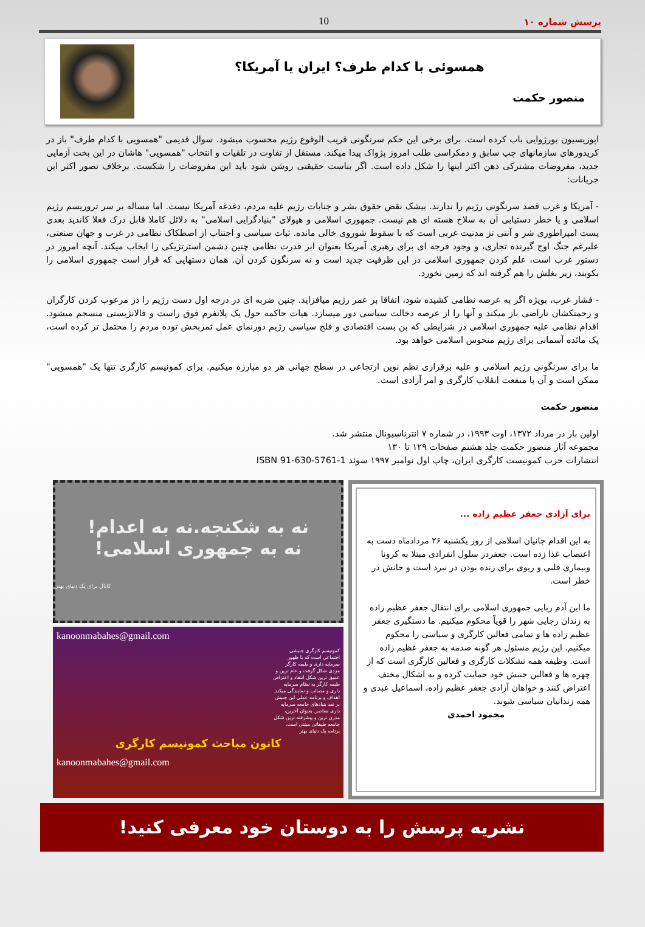پرسش شماره ۱۰ 10
همسوئی با کدام طرف؟ ایران یا آمریکا؟
منصور حکمت
اپوزیسیون بورژوایی باب کرده است. برای برخی این حکم سرنگونی قریب الوقوع رژیم محسوب میشود. سوال قدیمی "همسویی با کدام طرف" باز در کریدورهای سازمانهای چپ سابق و دمکراسی طلب امروز پژواک پیدا میکند. مستقل از تفاوت در تلقیات و انتخاب "همسویی" هاشان در این بخت آزمایی جدید، مفروضات مشترکی ذهن اکثر اینها را شکل داده است. اگر بناست حقیقتی روشن شود باید این مفروضات را شکست. برخلاف تصور اکثر این جریانات:
- آمریکا و غرب قصد سرنگونی رژیم را ندارند. بیشک نقض حقوق بشر و جنایات رژیم علیه مردم، دغدغه آمریکا نیست. اما مساله بر سر تروریسم رژیم اسلامی و یا خطر دستیابی آن به سلاح هسته ای هم نیست. جمهوری اسلامی و هیولای "بنیادگرایی اسلامی" به دلائل کاملا قابل درک فعلا کاندید بعدی پست امپراطوری شر و آنتی تز مدنیت غربی است که با سقوط شوروی خالی مانده. ثبات سیاسی و اجتناب از اصطکاک نظامی در غرب و جهان صنعتی، علیرغم جنگ اوج گیرنده تجاری، و وجود فرجه ای برای رهبری آمریکا بعنوان ابر قدرت نظامی چنین دشمن استرتژیکی را ایجاب میکند. آنچه امروز در دستور غرب است، علم کردن جمهوری اسلامی در این ظرفیت جدید است و نه سرنگون کردن آن. همان دستهایی که قرار است جمهوری اسلامی را بکوبند، زیر بغلش را هم گرفته اند که زمین نخورد.
- فشار غرب، بویژه اگر به عرصه نظامی کشیده شود، اتفاقا بر عمر رژیم میافزاید. چنین ضربه ای در درجه اول دست رژیم را در مرعوب کردن کارگران و زحمتکشان ناراضی باز میکند و آنها را از عرصه دخالت سیاسی دور میسازد. هیات حاکمه حول یک پلاتفرم فوق راست و فالانژیستی منسجم میشود. اقدام نظامی علیه جمهوری اسلامی در شرایطی که بن بست اقتصادی و فلج سیاسی رژیم دورنمای عمل ثمربخش توده مردم را محتمل تر کرده است، یک مائده آسمانی برای رژیم منحوس اسلامی خواهد بود.
ما برای سرنگونی رژیم اسلامی و علیه برقراری نظم نوین ارتجاعی در سطح جهانی هر دو مبارزه میکنیم. برای کمونیسم کارگری تنها یک "همسویی" ممکن است و آن با منفعت انقلاب کارگری و امر آزادی است.
منصور حکمت
اولین بار در مرداد ۱۳۷۲، اوت ۱۹۹۳، در شماره ۷ انترناسیونال منتشر شد.
مجموعه آثار منصور حکمت جلد هشتم صفحات ۱۲۹ تا ۱۳۰
انتشارات حزب کمونیست کارگری ایران، چاپ اول نوامبر ۱۹۹۷ سوئد ISBN 91-630-5761-1
برای آزادی جعفر عظیم زاده ...
به این اقدام جانیان اسلامی از روز یکشنبه ۲۶ مردادماه دست به اعتصاب غذا زده است. جعفردر سلول انفرادی مبتلا به کرونا وبیماری قلبی و ریوی برای زنده بودن در نبرد است و جانش در خطر است.
ما این آدم ربایی جمهوری اسلامی برای انتقال جعفر عظیم زاده به زندان رجایی شهر را قویاً محکوم میکنیم. ما دستگیری جعفر عظیم زاده ها و تمامی فعالین کارگری و سیاسی را محکوم میکنیم. این رژیم مسئول هر گونه صدمه به جعفر عظیم زاده است. وظیفه همه تشکلات کارگری و فعالین کارگری است که از چهره ها و فعالین جنبش خود حمایت کرده و به اشکال مختف اعتراض کنند و خواهان آزادی جعفر عظیم زاده، اسماعیل عبدی و همه زندانیان سیاسی شوند.
محمود احمدی
نه به شکنجه.نه به اعدام!
نه به جمهوری اسلامی!
کانال برای یک دنیای بهتر
kanoonmabahes@gmail.com
کمونیسم کارگری جنبشی اجتماعی است که با ظهور سرمایه داری و طبقه کارگر مزدی شکل گرفت و عام ترین و عمیق ترین شکل انتقاد و اعتراض طبقه کارگر به نظام سرمایه داری و مصائب و نمایندگی میکند.
اهداف و برنامه عملی این جنبش بر نقد بنیادهای جامعه سرمایه داری معاصر. بعنوان آخرین، مدرن ترین و پیشرفته ترین شکل جامعه طبقاتی مبتنی است.
برنامه یک دنیای بهتر
کانون مباحث کمونیسم کارگری
kanoonmabahes@gmail.com
نشریه پرسش را به دوستان خود معرفی کنید!